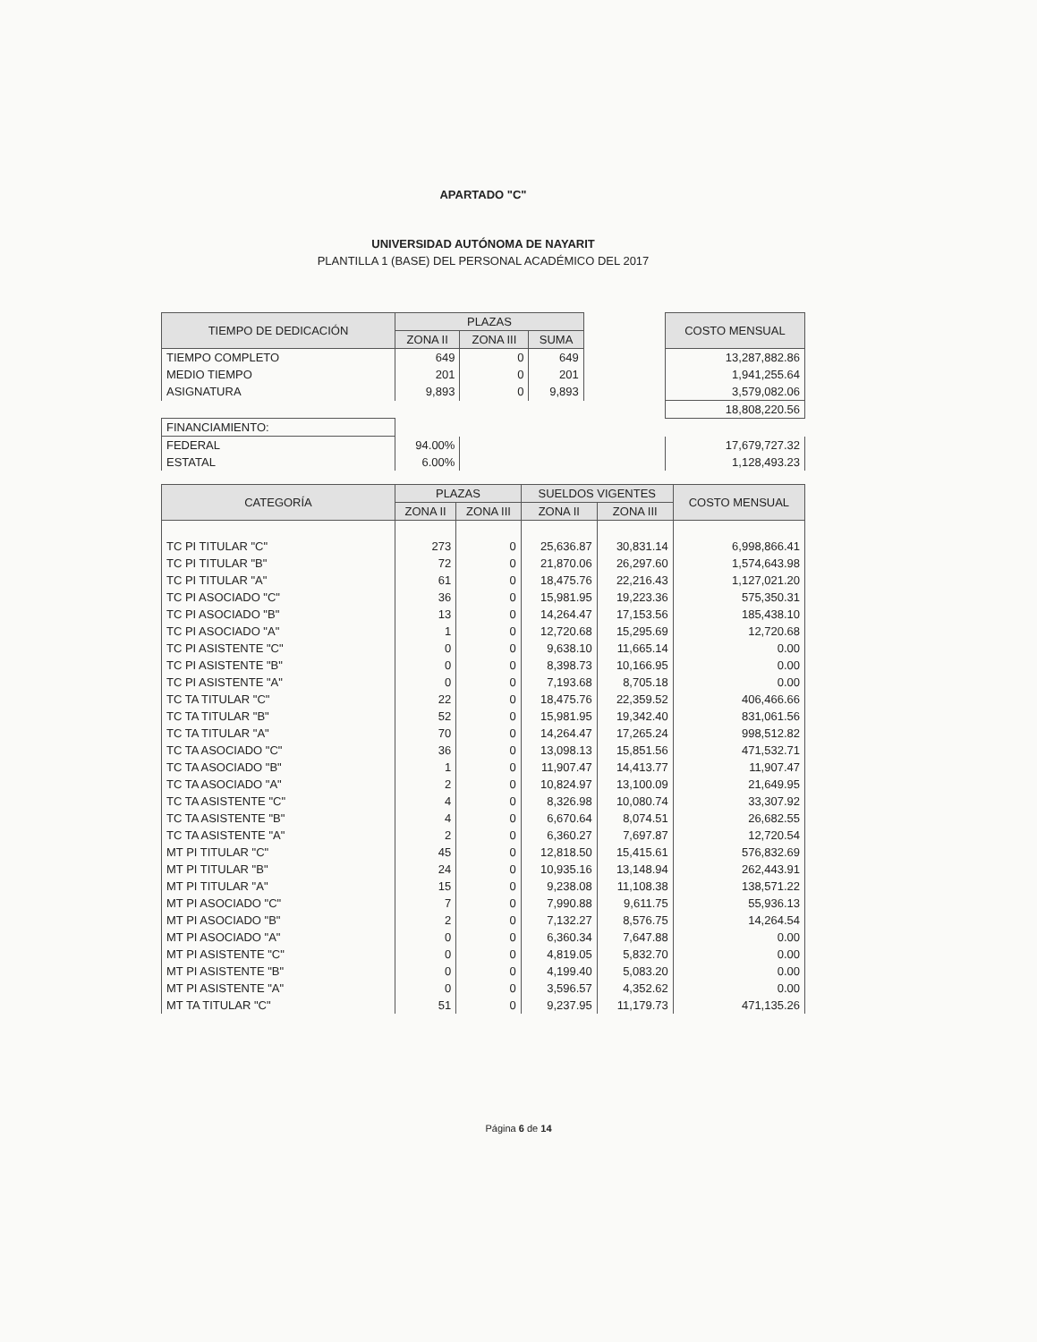APARTADO "C"
UNIVERSIDAD AUTÓNOMA DE NAYARIT
PLANTILLA 1 (BASE) DEL PERSONAL ACADÉMICO DEL 2017
| TIEMPO DE DEDICACIÓN | PLAZAS | | | | COSTO MENSUAL |
| | ZONA II | ZONA III | SUMA | | |
| TIEMPO COMPLETO | 649 | 0 | 649 | | 13,287,882.86 |
| MEDIO TIEMPO | 201 | 0 | 201 | | 1,941,255.64 |
| ASIGNATURA | 9,893 | 0 | 9,893 | | 3,579,082.06 |
| | | | | | 18,808,220.56 |
| FINANCIAMIENTO: | | | | | |
| FEDERAL | 94.00% | | | | 17,679,727.32 |
| ESTATAL | 6.00% | | | | 1,128,493.23 |
| CATEGORÍA | PLAZAS | | SUELDOS VIGENTES | | COSTO MENSUAL |
| --- | --- | --- | --- | --- | --- |
| | ZONA II | ZONA III | ZONA II | ZONA III | |
| TC PI TITULAR "C" | 273 | 0 | 25,636.87 | 30,831.14 | 6,998,866.41 |
| TC PI TITULAR "B" | 72 | 0 | 21,870.06 | 26,297.60 | 1,574,643.98 |
| TC PI TITULAR "A" | 61 | 0 | 18,475.76 | 22,216.43 | 1,127,021.20 |
| TC PI ASOCIADO "C" | 36 | 0 | 15,981.95 | 19,223.36 | 575,350.31 |
| TC PI ASOCIADO "B" | 13 | 0 | 14,264.47 | 17,153.56 | 185,438.10 |
| TC PI ASOCIADO "A" | 1 | 0 | 12,720.68 | 15,295.69 | 12,720.68 |
| TC PI ASISTENTE "C" | 0 | 0 | 9,638.10 | 11,665.14 | 0.00 |
| TC PI ASISTENTE "B" | 0 | 0 | 8,398.73 | 10,166.95 | 0.00 |
| TC PI ASISTENTE "A" | 0 | 0 | 7,193.68 | 8,705.18 | 0.00 |
| TC TA TITULAR "C" | 22 | 0 | 18,475.76 | 22,359.52 | 406,466.66 |
| TC TA TITULAR "B" | 52 | 0 | 15,981.95 | 19,342.40 | 831,061.56 |
| TC TA TITULAR "A" | 70 | 0 | 14,264.47 | 17,265.24 | 998,512.82 |
| TC TA ASOCIADO "C" | 36 | 0 | 13,098.13 | 15,851.56 | 471,532.71 |
| TC TA ASOCIADO "B" | 1 | 0 | 11,907.47 | 14,413.77 | 11,907.47 |
| TC TA ASOCIADO "A" | 2 | 0 | 10,824.97 | 13,100.09 | 21,649.95 |
| TC TA ASISTENTE "C" | 4 | 0 | 8,326.98 | 10,080.74 | 33,307.92 |
| TC TA ASISTENTE "B" | 4 | 0 | 6,670.64 | 8,074.51 | 26,682.55 |
| TC TA ASISTENTE "A" | 2 | 0 | 6,360.27 | 7,697.87 | 12,720.54 |
| MT PI TITULAR "C" | 45 | 0 | 12,818.50 | 15,415.61 | 576,832.69 |
| MT PI TITULAR "B" | 24 | 0 | 10,935.16 | 13,148.94 | 262,443.91 |
| MT PI TITULAR "A" | 15 | 0 | 9,238.08 | 11,108.38 | 138,571.22 |
| MT PI ASOCIADO "C" | 7 | 0 | 7,990.88 | 9,611.75 | 55,936.13 |
| MT PI ASOCIADO "B" | 2 | 0 | 7,132.27 | 8,576.75 | 14,264.54 |
| MT PI ASOCIADO "A" | 0 | 0 | 6,360.34 | 7,647.88 | 0.00 |
| MT PI ASISTENTE "C" | 0 | 0 | 4,819.05 | 5,832.70 | 0.00 |
| MT PI ASISTENTE "B" | 0 | 0 | 4,199.40 | 5,083.20 | 0.00 |
| MT PI ASISTENTE "A" | 0 | 0 | 3,596.57 | 4,352.62 | 0.00 |
| MT TA TITULAR "C" | 51 | 0 | 9,237.95 | 11,179.73 | 471,135.26 |
Página 6 de 14